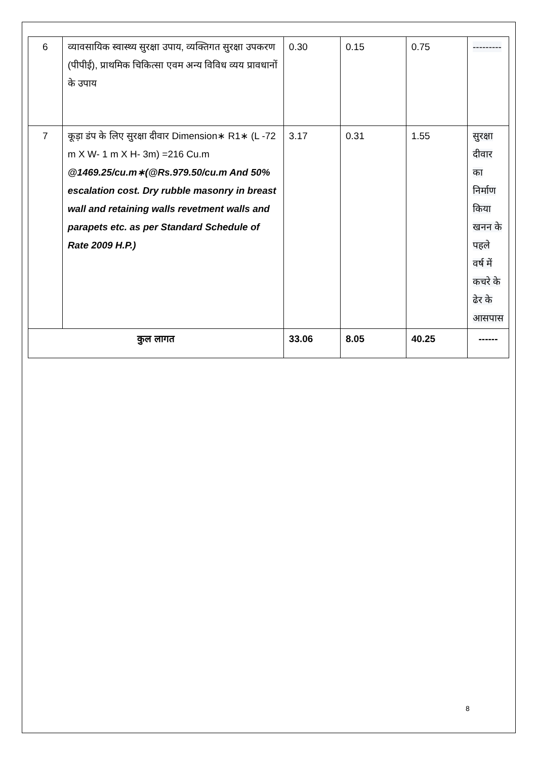| 6 | व्यावसायिक स्वास्थ्य सुरक्षा उपाय, व्यक्तिगत सुरक्षा उपकरण (पीपीई), प्राथमिक चिकित्सा एवम अन्य विविध व्यय प्रावधानों के उपाय | 0.30 | 0.15 | 0.75 | --------- |
| 7 | कूड़ा डंप के लिए सुरक्षा दीवार Dimension∗ R1∗ (L -72 m X W- 1 m X H- 3m) =216 Cu.m @1469.25/cu.m∗(@Rs.979.50/cu.m And 50% escalation cost. Dry rubble masonry in breast wall and retaining walls revetment walls and parapets etc. as per Standard Schedule of Rate 2009 H.P.) | 3.17 | 0.31 | 1.55 | सुरक्षा दीवार का निर्माण किया खनन के पहले वर्ष में कचरे के ढेर के आसपास |
| कुल लागत | | 33.06 | 8.05 | 40.25 | ------ |
8